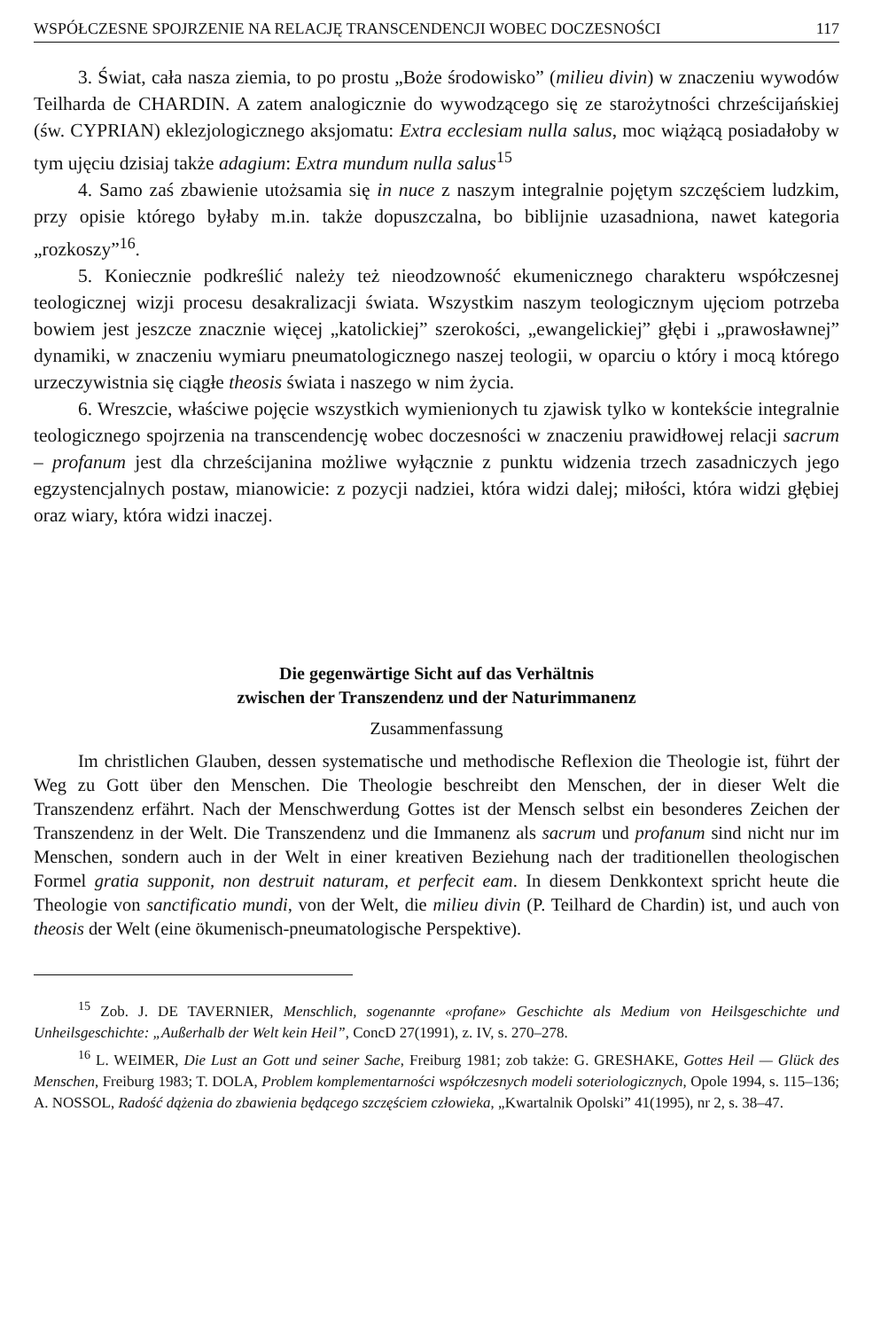WSPÓŁCZESNE SPOJRZENIE NA RELACJĘ TRANSCENDENCJI WOBEC DOCZESNOŚCI 117
3. Świat, cała nasza ziemia, to po prostu „Boże środowisko” (milieu divin) w znaczeniu wywodów Teilharda de CHARDIN. A zatem analogicznie do wywodzącego się ze starożytności chrześcijańskiej (św. CYPRIAN) eklezjologicznego aksjomatu: Extra ecclesiam nulla salus, moc wiążącą posiadałoby w tym ujęciu dzisiaj także adagium: Extra mundum nulla salus<sup>15</sup>
4. Samo zaś zbawienie utożsamia się in nuce z naszym integralnie pojętym szczęściem ludzkim, przy opisie którego byłaby m.in. także dopuszczalna, bo biblijnie uzasadniona, nawet kategoria „rozkoszy”<sup>16</sup>.
5. Koniecznie podkreślić należy też nieodzowność ekumenicznego charakteru współczesnej teologicznej wizji procesu desakralizacji świata. Wszystkim naszym teologicznym ujęciom potrzeba bowiem jest jeszcze znacznie więcej „katolickiej” szerokości, „ewangelickiej” głębi i „prawosławnej” dynamiki, w znaczeniu wymiaru pneumatologicznego naszej teologii, w oparciu o który i mocą którego urzeczywistnia się ciągłe theosis świata i naszego w nim życia.
6. Wreszcie, właściwe pojęcie wszystkich wymienionych tu zjawisk tylko w kontekście integralnie teologicznego spojrzenia na transcendencję wobec doczesności w znaczeniu prawidłowej relacji sacrum – profanum jest dla chrześcijanina możliwe wyłącznie z punktu widzenia trzech zasadniczych jego egzystencjalnych postaw, mianowicie: z pozycji nadziei, która widzi dalej; miłości, która widzi głębiej oraz wiary, która widzi inaczej.
Die gegenwärtige Sicht auf das Verhältnis
zwischen der Transzendenz und der Naturimmanenz
Zusammenfassung
Im christlichen Glauben, dessen systematische und methodische Reflexion die Theologie ist, führt der Weg zu Gott über den Menschen. Die Theologie beschreibt den Menschen, der in dieser Welt die Transzendenz erfährt. Nach der Menschwerdung Gottes ist der Mensch selbst ein besonderes Zeichen der Transzendenz in der Welt. Die Transzendenz und die Immanenz als sacrum und profanum sind nicht nur im Menschen, sondern auch in der Welt in einer kreativen Beziehung nach der traditionellen theologischen Formel gratia supponit, non destruit naturam, et perfecit eam. In diesem Denkkontext spricht heute die Theologie von sanctificatio mundi, von der Welt, die milieu divin (P. Teilhard de Chardin) ist, und auch von theosis der Welt (eine ökumenisch-pneumatologische Perspektive).
<sup>15</sup> Zob. J. DE TAVERNIER, Menschlich, sogenannte «profane» Geschichte als Medium von Heilsgeschichte und Unheilsgeschichte: „Außerhalb der Welt kein Heil”, ConcD 27(1991), z. IV, s. 270–278.
<sup>16</sup> L. WEIMER, Die Lust an Gott und seiner Sache, Freiburg 1981; zob także: G. GRESHAKE, Gottes Heil — Glück des Menschen, Freiburg 1983; T. DOLA, Problem komplementarności współczesnych modeli soteriologicznych, Opole 1994, s. 115–136; A. NOSSOL, Radość dążenia do zbawienia będącego szczęściem człowieka, „Kwartalnik Opolski” 41(1995), nr 2, s. 38–47.